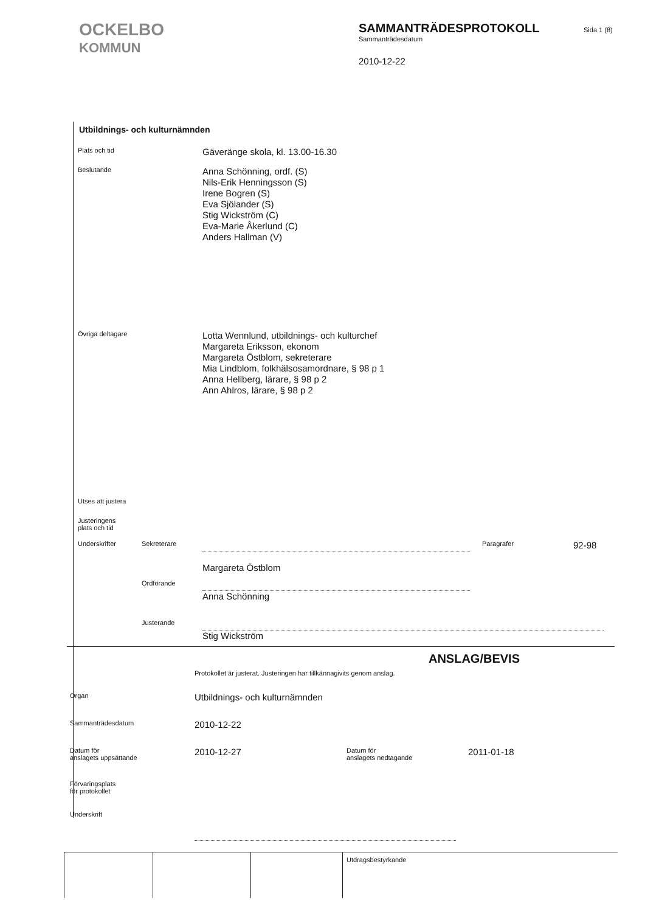OCKELBO
KOMMUN
SAMMANTRÄDESPROTOKOLL
Sammanträdesdatum
2010-12-22
Sida 1 (8)
Utbildnings- och kulturnämnden
Plats och tid
Gäveränge skola, kl. 13.00-16.30
Beslutande
Anna Schönning, ordf. (S)
Nils-Erik Henningsson (S)
Irene Bogren (S)
Eva Sjölander (S)
Stig Wickström (C)
Eva-Marie Åkerlund (C)
Anders Hallman (V)
Övriga deltagare
Lotta Wennlund, utbildnings- och kulturchef
Margareta Eriksson, ekonom
Margareta Östblom, sekreterare
Mia Lindblom, folkhälsosamordnare, § 98 p 1
Anna Hellberg, lärare, § 98 p 2
Ann Ahlros, lärare, § 98 p 2
Utses att justera
Justeringens
plats och tid
Underskrifter Sekreterare
Margareta Östblom
Paragrafer
92-98
Ordförande
Anna Schönning
Justerande
Stig Wickström
ANSLAG/BEVIS
Protokollet är justerat. Justeringen har tillkännagivits genom anslag.
Organ
Utbildnings- och kulturnämnden
Sammanträdesdatum
2010-12-22
Datum för
anslagets uppsättande
2010-12-27
Datum för
anslagets nedtagande
2011-01-18
Förvaringsplats
för protokollet
Underskrift
Utdragsbestyrkande